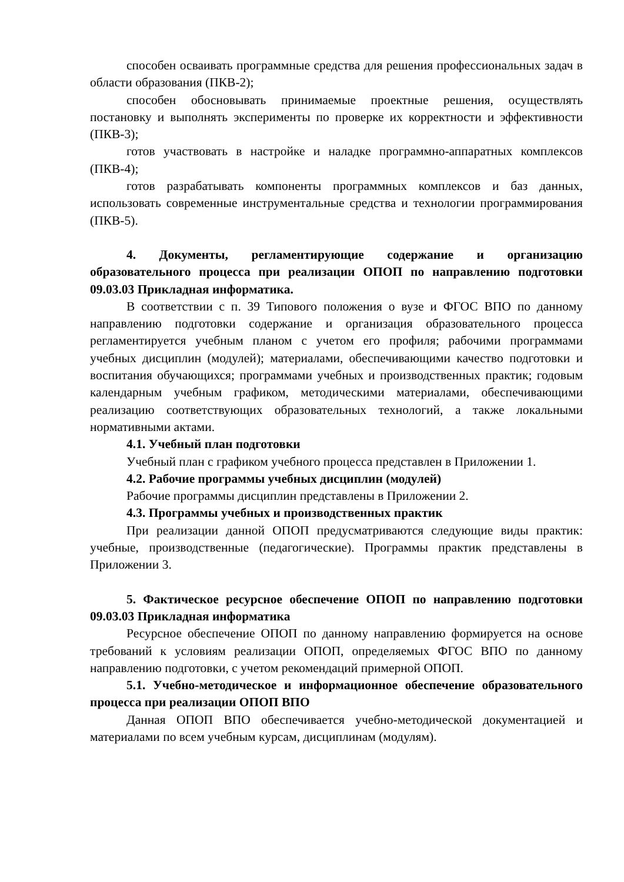способен осваивать программные средства для решения профессиональных задач в области образования (ПКВ-2);
способен обосновывать принимаемые проектные решения, осуществлять постановку и выполнять эксперименты по проверке их корректности и эффективности (ПКВ-3);
готов участвовать в настройке и наладке программно-аппаратных комплексов (ПКВ-4);
готов разрабатывать компоненты программных комплексов и баз данных, использовать современные инструментальные средства и технологии программирования (ПКВ-5).
4. Документы, регламентирующие содержание и организацию образовательного процесса при реализации ОПОП по направлению подготовки 09.03.03 Прикладная информатика.
В соответствии с п. 39 Типового положения о вузе и ФГОС ВПО по данному направлению подготовки содержание и организация образовательного процесса регламентируется учебным планом с учетом его профиля; рабочими программами учебных дисциплин (модулей); материалами, обеспечивающими качество подготовки и воспитания обучающихся; программами учебных и производственных практик; годовым календарным учебным графиком, методическими материалами, обеспечивающими реализацию соответствующих образовательных технологий, а также локальными нормативными актами.
4.1. Учебный план подготовки
Учебный план с графиком учебного процесса представлен в Приложении 1.
4.2. Рабочие программы учебных дисциплин (модулей)
Рабочие программы дисциплин представлены в Приложении 2.
4.3. Программы учебных и производственных практик
При реализации данной ОПОП предусматриваются следующие виды практик: учебные, производственные (педагогические). Программы практик представлены в Приложении 3.
5. Фактическое ресурсное обеспечение ОПОП по направлению подготовки 09.03.03 Прикладная информатика
Ресурсное обеспечение ОПОП по данному направлению формируется на основе требований к условиям реализации ОПОП, определяемых ФГОС ВПО по данному направлению подготовки, с учетом рекомендаций примерной ОПОП.
5.1. Учебно-методическое и информационное обеспечение образовательного процесса при реализации ОПОП ВПО
Данная ОПОП ВПО обеспечивается учебно-методической документацией и материалами по всем учебным курсам, дисциплинам (модулям).